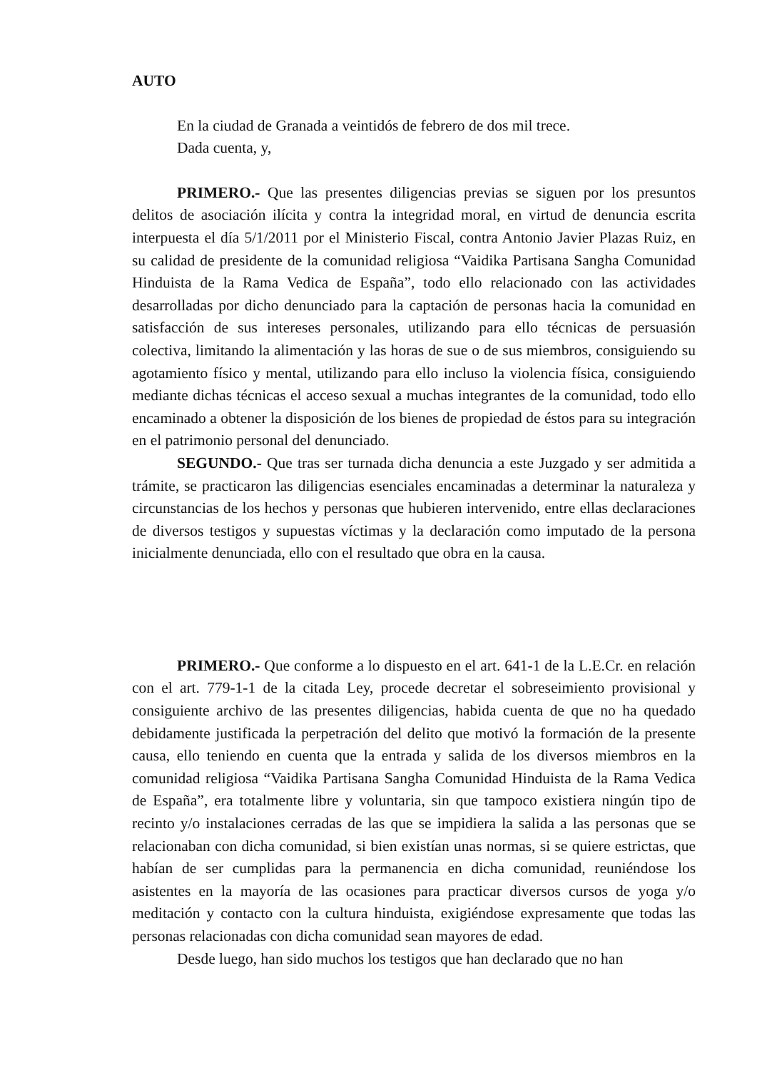AUTO
En la ciudad de Granada a veintidós de febrero de dos mil trece.
Dada cuenta, y,
PRIMERO.- Que las presentes diligencias previas se siguen por los presuntos delitos de asociación ilícita y contra la integridad moral, en virtud de denuncia escrita interpuesta el día 5/1/2011 por el Ministerio Fiscal, contra Antonio Javier Plazas Ruiz, en su calidad de presidente de la comunidad religiosa “Vaidika Partisana Sangha Comunidad Hinduista de la Rama Vedica de España”, todo ello relacionado con las actividades desarrolladas por dicho denunciado para la captación de personas hacia la comunidad en satisfacción de sus intereses personales, utilizando para ello técnicas de persuasión colectiva, limitando la alimentación y las horas de sue o de sus miembros, consiguiendo su agotamiento físico y mental, utilizando para ello incluso la violencia física, consiguiendo mediante dichas técnicas el acceso sexual a muchas integrantes de la comunidad, todo ello encaminado a obtener la disposición de los bienes de propiedad de éstos para su integración en el patrimonio personal del denunciado.
SEGUNDO.- Que tras ser turnada dicha denuncia a este Juzgado y ser admitida a trámite, se practicaron las diligencias esenciales encaminadas a determinar la naturaleza y circunstancias de los hechos y personas que hubieren intervenido, entre ellas declaraciones de diversos testigos y supuestas víctimas y la declaración como imputado de la persona inicialmente denunciada, ello con el resultado que obra en la causa.
PRIMERO.- Que conforme a lo dispuesto en el art. 641-1 de la L.E.Cr. en relación con el art. 779-1-1 de la citada Ley, procede decretar el sobreseimiento provisional y consiguiente archivo de las presentes diligencias, habida cuenta de que no ha quedado debidamente justificada la perpetración del delito que motivó la formación de la presente causa, ello teniendo en cuenta que la entrada y salida de los diversos miembros en la comunidad religiosa “Vaidika Partisana Sangha Comunidad Hinduista de la Rama Vedica de España”, era totalmente libre y voluntaria, sin que tampoco existiera ningún tipo de recinto y/o instalaciones cerradas de las que se impidiera la salida a las personas que se relacionaban con dicha comunidad, si bien existían unas normas, si se quiere estrictas, que habían de ser cumplidas para la permanencia en dicha comunidad, reuniéndose los asistentes en la mayoría de las ocasiones para practicar diversos cursos de yoga y/o meditación y contacto con la cultura hinduista, exigiéndose expresamente que todas las personas relacionadas con dicha comunidad sean mayores de edad.
Desde luego, han sido muchos los testigos que han declarado que no han